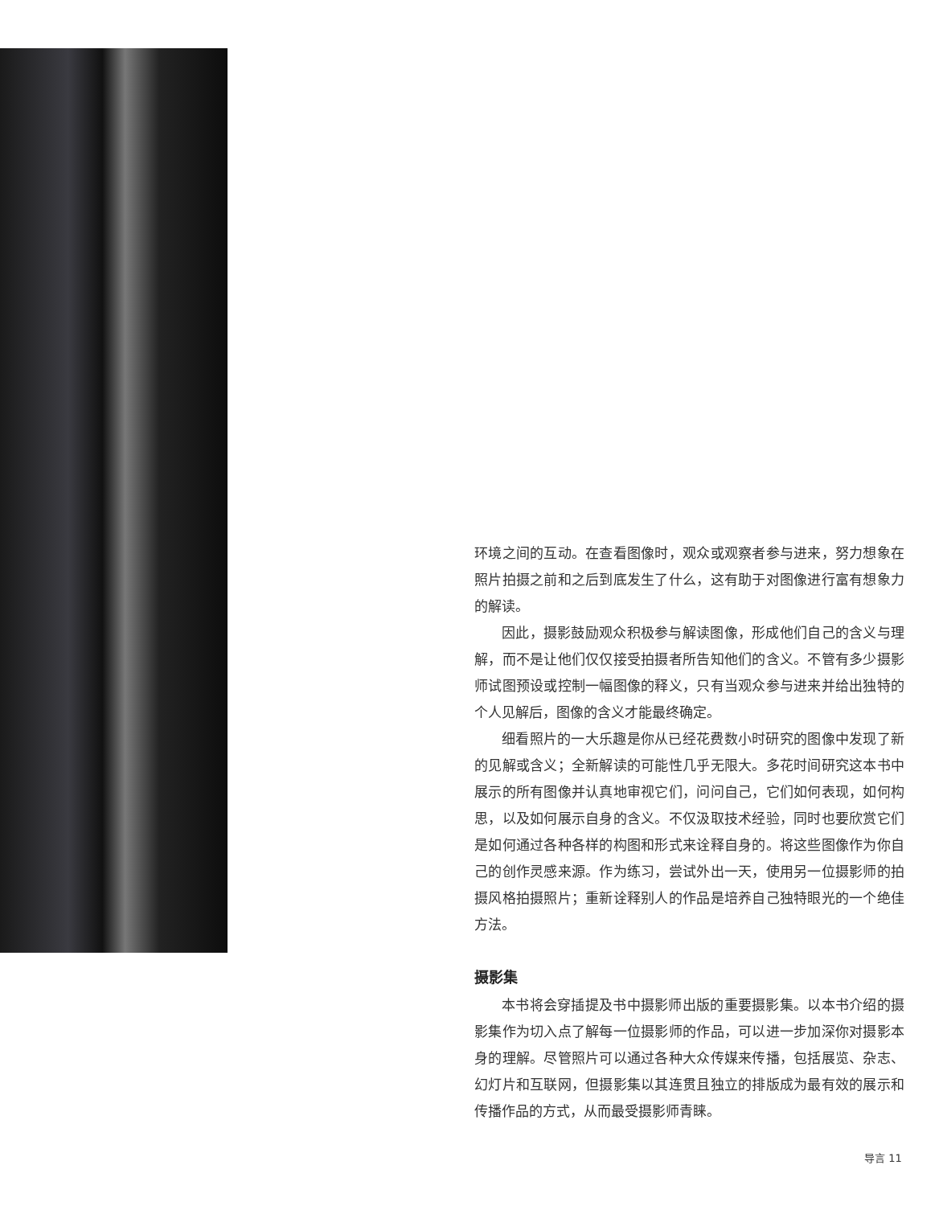环境之间的互动。在查看图像时，观众或观察者参与进来，努力想象在照片拍摄之前和之后到底发生了什么，这有助于对图像进行富有想象力的解读。
因此，摄影鼓励观众积极参与解读图像，形成他们自己的含义与理解，而不是让他们仅仅接受拍摄者所告知他们的含义。不管有多少摄影师试图预设或控制一幅图像的释义，只有当观众参与进来并给出独特的个人见解后，图像的含义才能最终确定。
细看照片的一大乐趣是你从已经花费数小时研究的图像中发现了新的见解或含义；全新解读的可能性几乎无限大。多花时间研究这本书中展示的所有图像并认真地审视它们，问问自己，它们如何表现，如何构思，以及如何展示自身的含义。不仅汲取技术经验，同时也要欣赏它们是如何通过各种各样的构图和形式来诠释自身的。将这些图像作为你自己的创作灵感来源。作为练习，尝试外出一天，使用另一位摄影师的拍摄风格拍摄照片；重新诠释别人的作品是培养自己独特眼光的一个绝佳方法。
摄影集
本书将会穿插提及书中摄影师出版的重要摄影集。以本书介绍的摄影集作为切入点了解每一位摄影师的作品，可以进一步加深你对摄影本身的理解。尽管照片可以通过各种大众传媒来传播，包括展览、杂志、幻灯片和互联网，但摄影集以其连贯且独立的排版成为最有效的展示和传播作品的方式，从而最受摄影师青睐。
导言 11